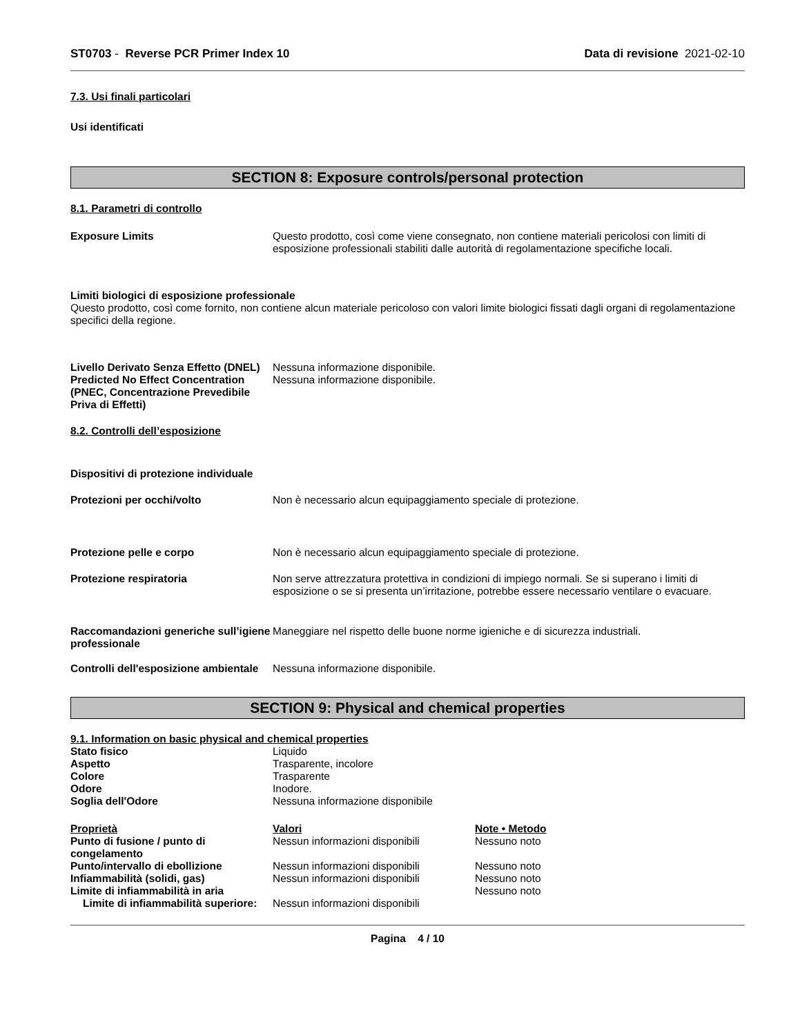ST0703 - Reverse PCR Primer Index 10 Data di revisione 2021-02-10
7.3. Usi finali particolari
Usi identificati
SECTION 8: Exposure controls/personal protection
8.1. Parametri di controllo
Exposure Limits Questo prodotto, così come viene consegnato, non contiene materiali pericolosi con limiti di esposizione professionali stabiliti dalle autorità di regolamentazione specifiche locali.
Limiti biologici di esposizione professionale
Questo prodotto, così come fornito, non contiene alcun materiale pericoloso con valori limite biologici fissati dagli organi di regolamentazione specifici della regione.
Livello Derivato Senza Effetto (DNEL)
Nessuna informazione disponibile.
Predicted No Effect Concentration (PNEC, Concentrazione Prevedibile Priva di Effetti)
Nessuna informazione disponibile.
8.2. Controlli dell’esposizione
Dispositivi di protezione individuale
Protezioni per occhi/volto Non è necessario alcun equipaggiamento speciale di protezione.
Protezione pelle e corpo Non è necessario alcun equipaggiamento speciale di protezione.
Protezione respiratoria Non serve attrezzatura protettiva in condizioni di impiego normali. Se si superano i limiti di esposizione o se si presenta un’irritazione, potrebbe essere necessario ventilare o evacuare.
Raccomandazioni generiche sull’igiene professionale
Maneggiare nel rispetto delle buone norme igieniche e di sicurezza industriali.
Controlli dell'esposizione ambientale
Nessuna informazione disponibile.
SECTION 9: Physical and chemical properties
9.1. Information on basic physical and chemical properties
| Stato fisico | Liquido |
| Aspetto | Trasparente, incolore |
| Colore | Trasparente |
| Odore | Inodore. |
| Soglia dell'Odore | Nessuna informazione disponibile |
| Proprietà | Valori | Note • Metodo |
| Punto di fusione / punto di congelamento | Nessun informazioni disponibili | Nessuno noto |
| Punto/intervallo di ebollizione | Nessun informazioni disponibili | Nessuno noto |
| Infiammabilità (solidi, gas) | Nessun informazioni disponibili | Nessuno noto |
| Limite di infiammabilità in aria | | Nessuno noto |
| Limite di infiammabilità superiore: | Nessun informazioni disponibili | |
Pagina 4 / 10